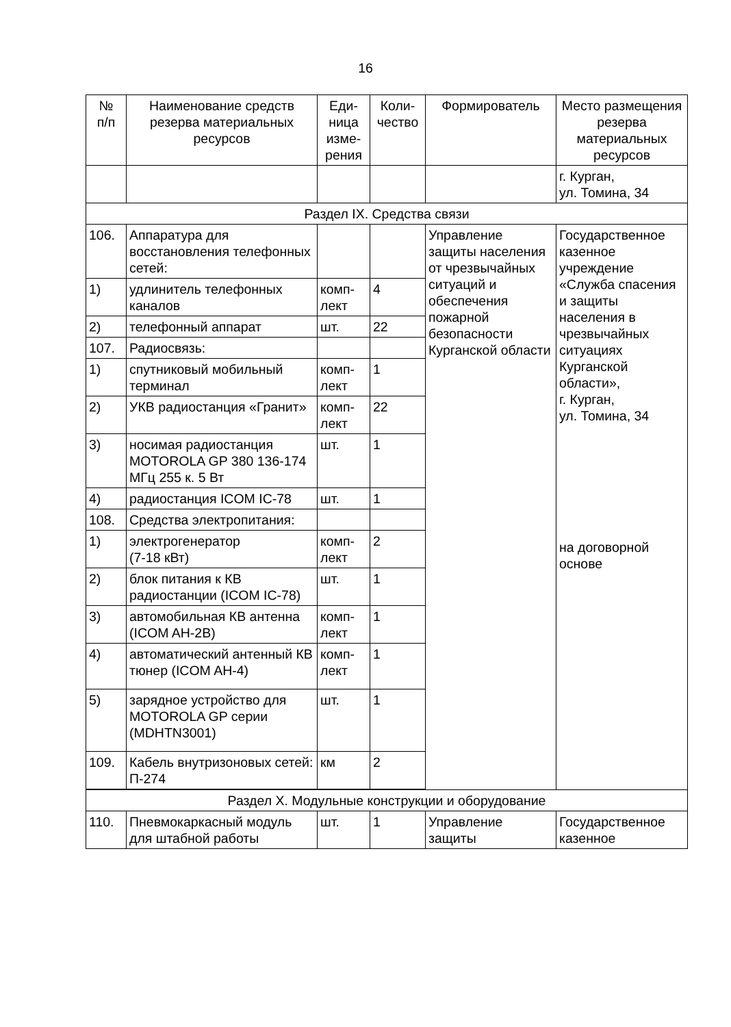16
| № п/п | Наименование средств резерва материальных ресурсов | Еди- ница изме- рения | Коли- чество | Формирователь | Место размещения резерва материальных ресурсов |
| --- | --- | --- | --- | --- | --- |
| | | | | | г. Курган, ул. Томина, 34 |
| Раздел IX. Средства связи | | | | | |
| 106. | Аппаратура для восстановления телефонных сетей: | | | Управление защиты населения от чрезвычайных ситуаций и обеспечения пожарной безопасности Курганской области | Государственное казенное учреждение «Служба спасения и защиты населения в чрезвычайных ситуациях Курганской области», г. Курган, ул. Томина, 34 на договорной основе |
| 1) | удлинитель телефонных каналов | комп- лект | 4 | | |
| 2) | телефонный аппарат | шт. | 22 | | |
| 107. | Радиосвязь: | | | | |
| 1) | спутниковый мобильный терминал | комп- лект | 1 | | |
| 2) | УКВ радиостанция «Гранит» | комп- лект | 22 | | |
| 3) | носимая радиостанция MOTOROLA GP 380 136-174 МГц 255 к. 5 Вт | шт. | 1 | | |
| 4) | радиостанция ICOM IC-78 | шт. | 1 | | |
| 108. | Средства электропитания: | | | | |
| 1) | электрогенератор (7-18 кВт) | комп- лект | 2 | | |
| 2) | блок питания к КВ радиостанции (ICOM IC-78) | шт. | 1 | | |
| 3) | автомобильная КВ антенна (ICOM AH-2B) | комп- лект | 1 | | |
| 4) | автоматический антенный КВ тюнер (ICOM AH-4) | комп- лект | 1 | | |
| 5) | зарядное устройство для MOTOROLA GP серии (MDHTN3001) | шт. | 1 | | |
| 109. | Кабель внутризоновых сетей: П-274 | км | 2 | | |
| Раздел X. Модульные конструкции и оборудование | | | | | |
| 110. | Пневмокаркасный модуль для штабной работы | шт. | 1 | Управление защиты | Государственное казенное |